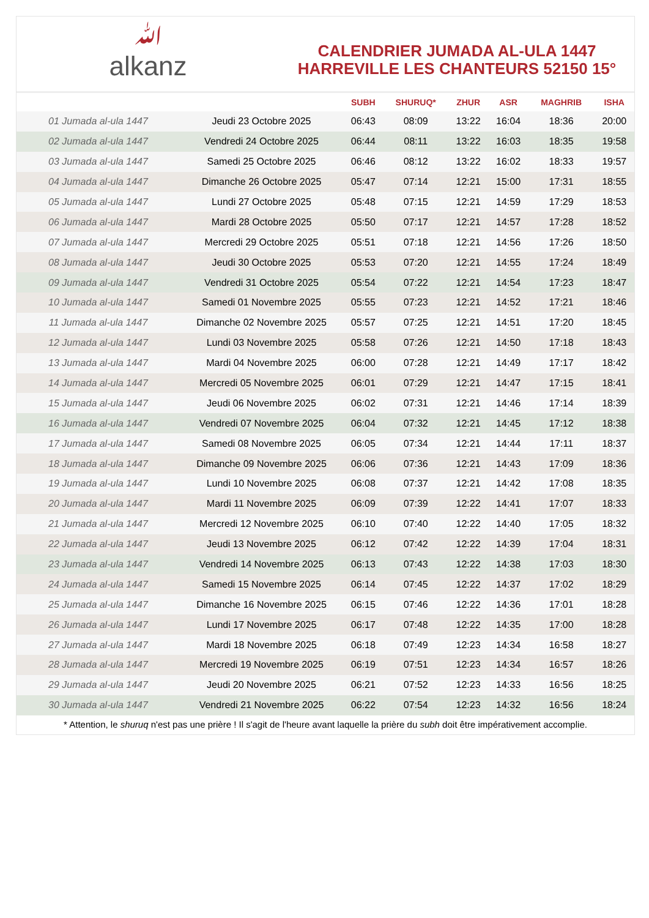ﷲalkanz
CALENDRIER JUMADA AL-ULA 1447
HARREVILLE LES CHANTEURS 52150 15°
| | | SUBH | SHURUQ* | ZHUR | ASR | MAGHRIB | ISHA |
| --- | --- | --- | --- | --- | --- | --- | --- |
| 01 Jumada al-ula 1447 | Jeudi 23 Octobre 2025 | 06:43 | 08:09 | 13:22 | 16:04 | 18:36 | 20:00 |
| 02 Jumada al-ula 1447 | Vendredi 24 Octobre 2025 | 06:44 | 08:11 | 13:22 | 16:03 | 18:35 | 19:58 |
| 03 Jumada al-ula 1447 | Samedi 25 Octobre 2025 | 06:46 | 08:12 | 13:22 | 16:02 | 18:33 | 19:57 |
| 04 Jumada al-ula 1447 | Dimanche 26 Octobre 2025 | 05:47 | 07:14 | 12:21 | 15:00 | 17:31 | 18:55 |
| 05 Jumada al-ula 1447 | Lundi 27 Octobre 2025 | 05:48 | 07:15 | 12:21 | 14:59 | 17:29 | 18:53 |
| 06 Jumada al-ula 1447 | Mardi 28 Octobre 2025 | 05:50 | 07:17 | 12:21 | 14:57 | 17:28 | 18:52 |
| 07 Jumada al-ula 1447 | Mercredi 29 Octobre 2025 | 05:51 | 07:18 | 12:21 | 14:56 | 17:26 | 18:50 |
| 08 Jumada al-ula 1447 | Jeudi 30 Octobre 2025 | 05:53 | 07:20 | 12:21 | 14:55 | 17:24 | 18:49 |
| 09 Jumada al-ula 1447 | Vendredi 31 Octobre 2025 | 05:54 | 07:22 | 12:21 | 14:54 | 17:23 | 18:47 |
| 10 Jumada al-ula 1447 | Samedi 01 Novembre 2025 | 05:55 | 07:23 | 12:21 | 14:52 | 17:21 | 18:46 |
| 11 Jumada al-ula 1447 | Dimanche 02 Novembre 2025 | 05:57 | 07:25 | 12:21 | 14:51 | 17:20 | 18:45 |
| 12 Jumada al-ula 1447 | Lundi 03 Novembre 2025 | 05:58 | 07:26 | 12:21 | 14:50 | 17:18 | 18:43 |
| 13 Jumada al-ula 1447 | Mardi 04 Novembre 2025 | 06:00 | 07:28 | 12:21 | 14:49 | 17:17 | 18:42 |
| 14 Jumada al-ula 1447 | Mercredi 05 Novembre 2025 | 06:01 | 07:29 | 12:21 | 14:47 | 17:15 | 18:41 |
| 15 Jumada al-ula 1447 | Jeudi 06 Novembre 2025 | 06:02 | 07:31 | 12:21 | 14:46 | 17:14 | 18:39 |
| 16 Jumada al-ula 1447 | Vendredi 07 Novembre 2025 | 06:04 | 07:32 | 12:21 | 14:45 | 17:12 | 18:38 |
| 17 Jumada al-ula 1447 | Samedi 08 Novembre 2025 | 06:05 | 07:34 | 12:21 | 14:44 | 17:11 | 18:37 |
| 18 Jumada al-ula 1447 | Dimanche 09 Novembre 2025 | 06:06 | 07:36 | 12:21 | 14:43 | 17:09 | 18:36 |
| 19 Jumada al-ula 1447 | Lundi 10 Novembre 2025 | 06:08 | 07:37 | 12:21 | 14:42 | 17:08 | 18:35 |
| 20 Jumada al-ula 1447 | Mardi 11 Novembre 2025 | 06:09 | 07:39 | 12:22 | 14:41 | 17:07 | 18:33 |
| 21 Jumada al-ula 1447 | Mercredi 12 Novembre 2025 | 06:10 | 07:40 | 12:22 | 14:40 | 17:05 | 18:32 |
| 22 Jumada al-ula 1447 | Jeudi 13 Novembre 2025 | 06:12 | 07:42 | 12:22 | 14:39 | 17:04 | 18:31 |
| 23 Jumada al-ula 1447 | Vendredi 14 Novembre 2025 | 06:13 | 07:43 | 12:22 | 14:38 | 17:03 | 18:30 |
| 24 Jumada al-ula 1447 | Samedi 15 Novembre 2025 | 06:14 | 07:45 | 12:22 | 14:37 | 17:02 | 18:29 |
| 25 Jumada al-ula 1447 | Dimanche 16 Novembre 2025 | 06:15 | 07:46 | 12:22 | 14:36 | 17:01 | 18:28 |
| 26 Jumada al-ula 1447 | Lundi 17 Novembre 2025 | 06:17 | 07:48 | 12:22 | 14:35 | 17:00 | 18:28 |
| 27 Jumada al-ula 1447 | Mardi 18 Novembre 2025 | 06:18 | 07:49 | 12:23 | 14:34 | 16:58 | 18:27 |
| 28 Jumada al-ula 1447 | Mercredi 19 Novembre 2025 | 06:19 | 07:51 | 12:23 | 14:34 | 16:57 | 18:26 |
| 29 Jumada al-ula 1447 | Jeudi 20 Novembre 2025 | 06:21 | 07:52 | 12:23 | 14:33 | 16:56 | 18:25 |
| 30 Jumada al-ula 1447 | Vendredi 21 Novembre 2025 | 06:22 | 07:54 | 12:23 | 14:32 | 16:56 | 18:24 |
* Attention, le shuruq n'est pas une prière ! Il s'agit de l'heure avant laquelle la prière du subh doit être impérativement accomplie.